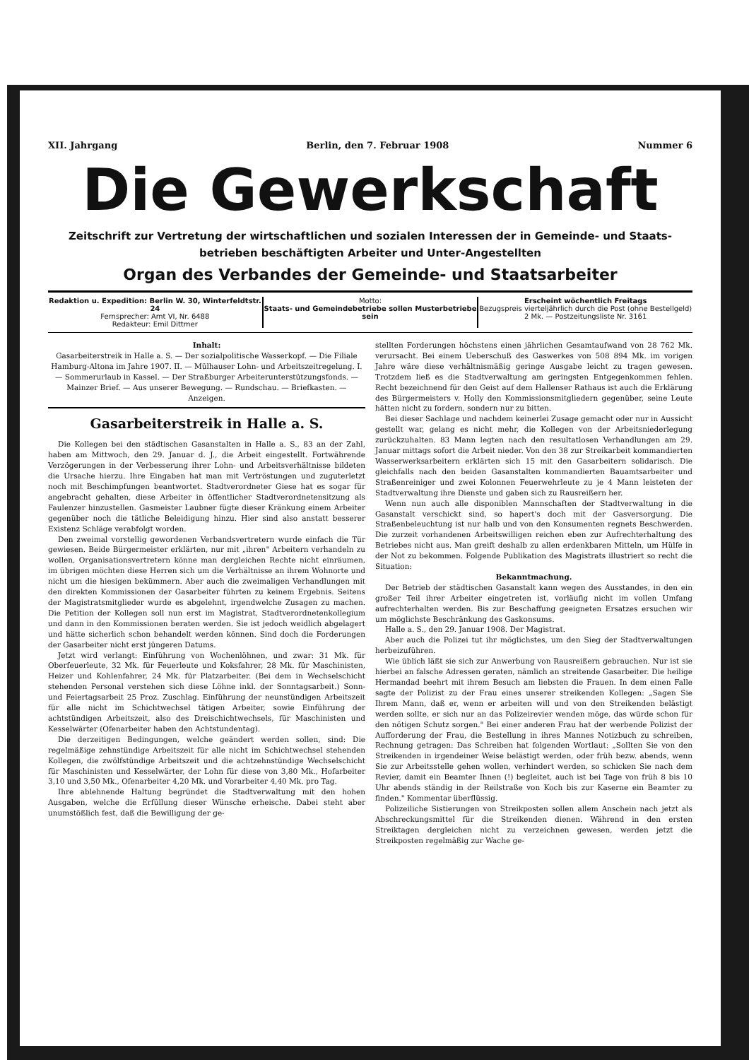XII. Jahrgang Berlin, den 7. Februar 1908 Nummer 6
Die Gewerkschaft
Zeitschrift zur Vertretung der wirtschaftlichen und sozialen Interessen der in Gemeinde- und Staats-
betrieben beschäftigten Arbeiter und Unter-Angestellten
Organ des Verbandes der Gemeinde- und Staatsarbeiter
Redaktion u. Expedition: Berlin W. 30, Winterfeldtstr. 24
Fernsprecher: Amt VI, Nr. 6488
Redakteur: Emil Dittmer
Motto:
Staats- und Gemeindebetriebe sollen Musterbetriebe sein
Erscheint wöchentlich Freitags
Bezugspreis vierteljährlich durch die Post (ohne Bestellgeld)
2 Mk. — Postzeitungsliste Nr. 3161
Inhalt:
Gasarbeiterstreik in Halle a. S. — Der sozialpolitische Wasserkopf. — Die Filiale Hamburg-Altona im Jahre 1907. II. — Mülhauser Lohn- und Arbeitszeitregelung. I. — Sommerurlaub in Kassel. — Der Straßburger Arbeiterunterstützungsfonds. — Mainzer Brief. — Aus unserer Bewegung. — Rundschau. — Briefkasten. — Anzeigen.
Gasarbeiterstreik in Halle a. S.
Die Kollegen bei den städtischen Gasanstalten in Halle a. S., 83 an der Zahl, haben am Mittwoch, den 29. Januar d. J., die Arbeit eingestellt. Fortwährende Verzögerungen in der Verbesserung ihrer Lohn- und Arbeitsverhältnisse bildeten die Ursache hierzu. Ihre Eingaben hat man mit Vertröstungen und zuguterletzt noch mit Beschimpfungen beantwortet. Stadtverordneter Giese hat es sogar für angebracht gehalten, diese Arbeiter in öffentlicher Stadtverordnetensitzung als Faulenzer hinzustellen. Gasmeister Laubner fügte dieser Kränkung einem Arbeiter gegenüber noch die tätliche Beleidigung hinzu. Hier sind also anstatt besserer Existenz Schläge verabfolgt worden.
Den zweimal vorstellig gewordenen Verbandsvertretern wurde einfach die Tür gewiesen. Beide Bürgermeister erklärten, nur mit „ihren" Arbeitern verhandeln zu wollen, Organisationsvertretern könne man dergleichen Rechte nicht einräumen, im übrigen möchten diese Herren sich um die Verhältnisse an ihrem Wohnorte und nicht um die hiesigen bekümmern. Aber auch die zweimaligen Verhandlungen mit den direkten Kommissionen der Gasarbeiter führten zu keinem Ergebnis. Seitens der Magistratsmitglieder wurde es abgelehnt, irgendwelche Zusagen zu machen. Die Petition der Kollegen soll nun erst im Magistrat, Stadtverordnetenkollegium und dann in den Kommissionen beraten werden. Sie ist jedoch weidlich abgelagert und hätte sicherlich schon behandelt werden können. Sind doch die Forderungen der Gasarbeiter nicht erst jüngeren Datums.
Jetzt wird verlangt: Einführung von Wochenlöhnen, und zwar: 31 Mk. für Oberfeuerleute, 32 Mk. für Feuerleute und Koksfahrer, 28 Mk. für Maschinisten, Heizer und Kohlenfahrer, 24 Mk. für Platzarbeiter. (Bei dem in Wechselschicht stehenden Personal verstehen sich diese Löhne inkl. der Sonntagsarbeit.) Sonn- und Feiertagsarbeit 25 Proz. Zuschlag. Einführung der neunstündigen Arbeitszeit für alle nicht im Schichtwechsel tätigen Arbeiter, sowie Einführung der achtstündigen Arbeitszeit, also des Dreischichtwechsels, für Maschinisten und Kesselwärter (Ofenarbeiter haben den Achtstundentag).
Die derzeitigen Bedingungen, welche geändert werden sollen, sind: Die regelmäßige zehnstündige Arbeitszeit für alle nicht im Schichtwechsel stehenden Kollegen, die zwölfstündige Arbeitszeit und die achtzehnstündige Wechselschicht für Maschinisten und Kesselwärter, der Lohn für diese von 3,80 Mk., Hofarbeiter 3,10 und 3,50 Mk., Ofenarbeiter 4,20 Mk. und Vorarbeiter 4,40 Mk. pro Tag.
Ihre ablehnende Haltung begründet die Stadtverwaltung mit den hohen Ausgaben, welche die Erfüllung dieser Wünsche erheische. Dabei steht aber unumstößlich fest, daß die Bewilligung der ge-
stellten Forderungen höchstens einen jährlichen Gesamtaufwand von 28 762 Mk. verursacht. Bei einem Ueberschuß des Gaswerkes von 508 894 Mk. im vorigen Jahre wäre diese verhältnismäßig geringe Ausgabe leicht zu tragen gewesen. Trotzdem ließ es die Stadtverwaltung am geringsten Entgegenkommen fehlen. Recht bezeichnend für den Geist auf dem Hallenser Rathaus ist auch die Erklärung des Bürgermeisters v. Holly den Kommissionsmitgliedern gegenüber, seine Leute hätten nicht zu fordern, sondern nur zu bitten.
Bei dieser Sachlage und nachdem keinerlei Zusage gemacht oder nur in Aussicht gestellt war, gelang es nicht mehr, die Kollegen von der Arbeitsniederlegung zurückzuhalten. 83 Mann legten nach den resultatlosen Verhandlungen am 29. Januar mittags sofort die Arbeit nieder. Von den 38 zur Streikarbeit kommandierten Wasserwerksarbeitern erklärten sich 15 mit den Gasarbeitern solidarisch. Die gleichfalls nach den beiden Gasanstalten kommandierten Bauamtsarbeiter und Straßenreiniger und zwei Kolonnen Feuerwehrleute zu je 4 Mann leisteten der Stadtverwaltung ihre Dienste und gaben sich zu Rausreißern her.
Wenn nun auch alle disponiblen Mannschaften der Stadtverwaltung in die Gasanstalt verschickt sind, so hapert's doch mit der Gasversorgung. Die Straßenbeleuchtung ist nur halb und von den Konsumenten regnets Beschwerden. Die zurzeit vorhandenen Arbeitswilligen reichen eben zur Aufrechterhaltung des Betriebes nicht aus. Man greift deshalb zu allen erdenkbaren Mitteln, um Hülfe in der Not zu bekommen. Folgende Publikation des Magistrats illustriert so recht die Situation:
Bekanntmachung.
Der Betrieb der städtischen Gasanstalt kann wegen des Ausstandes, in den ein großer Teil ihrer Arbeiter eingetreten ist, vorläufig nicht im vollen Umfang aufrechterhalten werden. Bis zur Beschaffung geeigneten Ersatzes ersuchen wir um möglichste Beschränkung des Gaskonsums.
Halle a. S., den 29. Januar 1908. Der Magistrat.
Aber auch die Polizei tut ihr möglichstes, um den Sieg der Stadtverwaltungen herbeizuführen.
Wie üblich läßt sie sich zur Anwerbung von Rausreißern gebrauchen. Nur ist sie hierbei an falsche Adressen geraten, nämlich an streitende Gasarbeiter. Die heilige Hermandad beehrt mit ihrem Besuch am liebsten die Frauen. In dem einen Falle sagte der Polizist zu der Frau eines unserer streikenden Kollegen: „Sagen Sie Ihrem Mann, daß er, wenn er arbeiten will und von den Streikenden belästigt werden sollte, er sich nur an das Polizeirevier wenden möge, das würde schon für den nötigen Schutz sorgen." Bei einer anderen Frau hat der werbende Polizist der Aufforderung der Frau, die Bestellung in ihres Mannes Notizbuch zu schreiben, Rechnung getragen: Das Schreiben hat folgenden Wortlaut: „Sollten Sie von den Streikenden in irgendeiner Weise belästigt werden, oder früh bezw. abends, wenn Sie zur Arbeitsstelle gehen wollen, verhindert werden, so schicken Sie nach dem Revier, damit ein Beamter Ihnen (!) begleitet, auch ist bei Tage von früh 8 bis 10 Uhr abends ständig in der Reilstraße von Koch bis zur Kaserne ein Beamter zu finden." Kommentar überflüssig.
Polizeiliche Sistierungen von Streikposten sollen allem Anschein nach jetzt als Abschreckungsmittel für die Streikenden dienen. Während in den ersten Streiktagen dergleichen nicht zu verzeichnen gewesen, werden jetzt die Streikposten regelmäßig zur Wache ge-